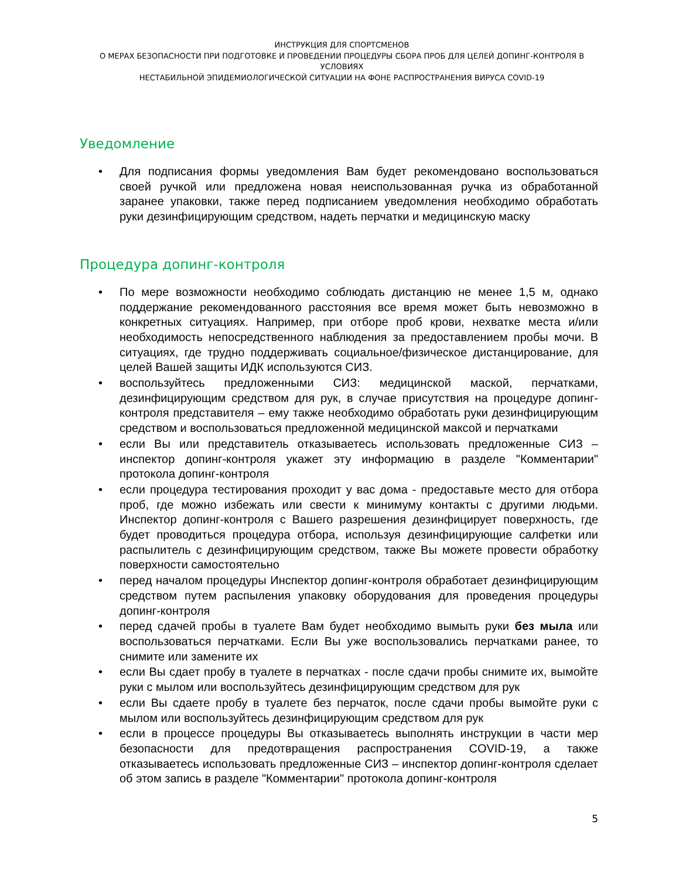ИНСТРУКЦИЯ ДЛЯ СПОРТСМЕНОВ
О МЕРАХ БЕЗОПАСНОСТИ ПРИ ПОДГОТОВКЕ И ПРОВЕДЕНИИ ПРОЦЕДУРЫ СБОРА ПРОБ ДЛЯ ЦЕЛЕЙ ДОПИНГ-КОНТРОЛЯ В УСЛОВИЯХ
НЕСТАБИЛЬНОЙ ЭПИДЕМИОЛОГИЧЕСКОЙ СИТУАЦИИ НА ФОНЕ РАСПРОСТРАНЕНИЯ ВИРУСА COVID-19
Уведомление
• Для подписания формы уведомления Вам будет рекомендовано воспользоваться своей ручкой или предложена новая неиспользованная ручка из обработанной заранее упаковки, также перед подписанием уведомления необходимо обработать руки дезинфицирующим средством, надеть перчатки и медицинскую маску
Процедура допинг-контроля
• По мере возможности необходимо соблюдать дистанцию не менее 1,5 м, однако поддержание рекомендованного расстояния все время может быть невозможно в конкретных ситуациях. Например, при отборе проб крови, нехватке места и/или необходимость непосредственного наблюдения за предоставлением пробы мочи. В ситуациях, где трудно поддерживать социальное/физическое дистанцирование, для целей Вашей защиты ИДК используются СИЗ.
• воспользуйтесь предложенными СИЗ: медицинской маской, перчатками, дезинфицирующим средством для рук, в случае присутствия на процедуре допинг-контроля представителя – ему также необходимо обработать руки дезинфицирующим средством и воспользоваться предложенной медицинской максой и перчатками
• если Вы или представитель отказываетесь использовать предложенные СИЗ – инспектор допинг-контроля укажет эту информацию в разделе "Комментарии" протокола допинг-контроля
• если процедура тестирования проходит у вас дома - предоставьте место для отбора проб, где можно избежать или свести к минимуму контакты с другими людьми. Инспектор допинг-контроля с Вашего разрешения дезинфицирует поверхность, где будет проводиться процедура отбора, используя дезинфицирующие салфетки или распылитель с дезинфицирующим средством, также Вы можете провести обработку поверхности самостоятельно
• перед началом процедуры Инспектор допинг-контроля обработает дезинфицирующим средством путем распыления упаковку оборудования для проведения процедуры допинг-контроля
• перед сдачей пробы в туалете Вам будет необходимо вымыть руки без мыла или воспользоваться перчатками. Если Вы уже воспользовались перчатками ранее, то снимите или замените их
• если Вы сдает пробу в туалете в перчатках - после сдачи пробы снимите их, вымойте руки с мылом или воспользуйтесь дезинфицирующим средством для рук
• если Вы сдаете пробу в туалете без перчаток, после сдачи пробы вымойте руки с мылом или воспользуйтесь дезинфицирующим средством для рук
• если в процессе процедуры Вы отказываетесь выполнять инструкции в части мер безопасности для предотвращения распространения COVID-19, а также отказываетесь использовать предложенные СИЗ – инспектор допинг-контроля сделает об этом запись в разделе "Комментарии" протокола допинг-контроля
5